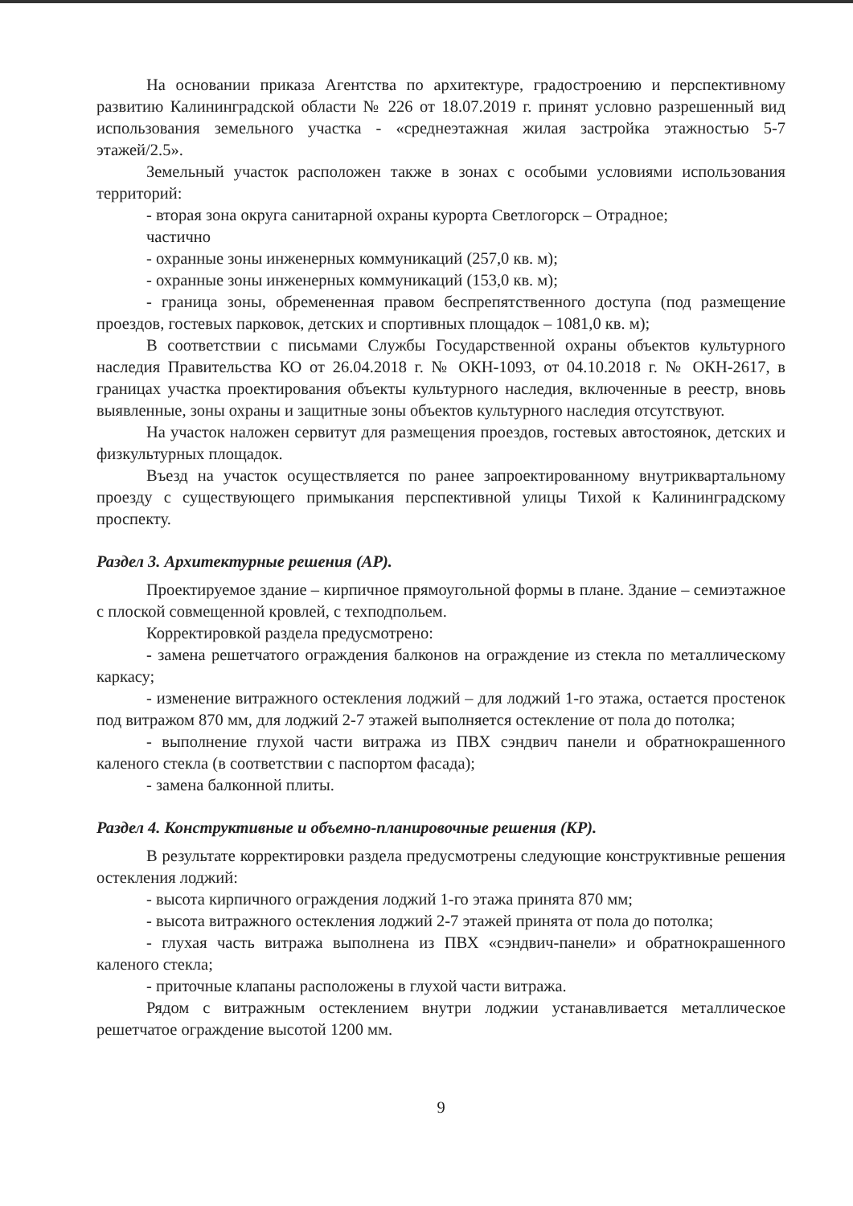На основании приказа Агентства по архитектуре, градостроению и перспективному развитию Калининградской области № 226 от 18.07.2019 г. принят условно разрешенный вид использования земельного участка - «среднеэтажная жилая застройка этажностью 5-7 этажей/2.5».
Земельный участок расположен также в зонах с особыми условиями использования территорий:
- вторая зона округа санитарной охраны курорта Светлогорск – Отрадное;
частично
- охранные зоны инженерных коммуникаций (257,0 кв. м);
- охранные зоны инженерных коммуникаций (153,0 кв. м);
- граница зоны, обремененная правом беспрепятственного доступа (под размещение проездов, гостевых парковок, детских и спортивных площадок – 1081,0 кв. м);
В соответствии с письмами Службы Государственной охраны объектов культурного наследия Правительства КО от 26.04.2018 г. № ОКН-1093, от 04.10.2018 г. № ОКН-2617, в границах участка проектирования объекты культурного наследия, включенные в реестр, вновь выявленные, зоны охраны и защитные зоны объектов культурного наследия отсутствуют.
На участок наложен сервитут для размещения проездов, гостевых автостоянок, детских и физкультурных площадок.
Въезд на участок осуществляется по ранее запроектированному внутриквартальному проезду с существующего примыкания перспективной улицы Тихой к Калининградскому проспекту.
Раздел 3. Архитектурные решения (АР).
Проектируемое здание – кирпичное прямоугольной формы в плане. Здание – семиэтажное с плоской совмещенной кровлей, с техподпольем.
Корректировкой раздела предусмотрено:
- замена решетчатого ограждения балконов на ограждение из стекла по металлическому каркасу;
- изменение витражного остекления лоджий – для лоджий 1-го этажа, остается простенок под витражом 870 мм, для лоджий 2-7 этажей выполняется остекление от пола до потолка;
- выполнение глухой части витража из ПВХ сэндвич панели и обратнокрашенного каленого стекла (в соответствии с паспортом фасада);
- замена балконной плиты.
Раздел 4. Конструктивные и объемно-планировочные решения (КР).
В результате корректировки раздела предусмотрены следующие конструктивные решения остекления лоджий:
- высота кирпичного ограждения лоджий 1-го этажа принята 870 мм;
- высота витражного остекления лоджий 2-7 этажей принята от пола до потолка;
- глухая часть витража выполнена из ПВХ «сэндвич-панели» и обратнокрашенного каленого стекла;
- приточные клапаны расположены в глухой части витража.
Рядом с витражным остеклением внутри лоджии устанавливается металлическое решетчатое ограждение высотой 1200 мм.
9